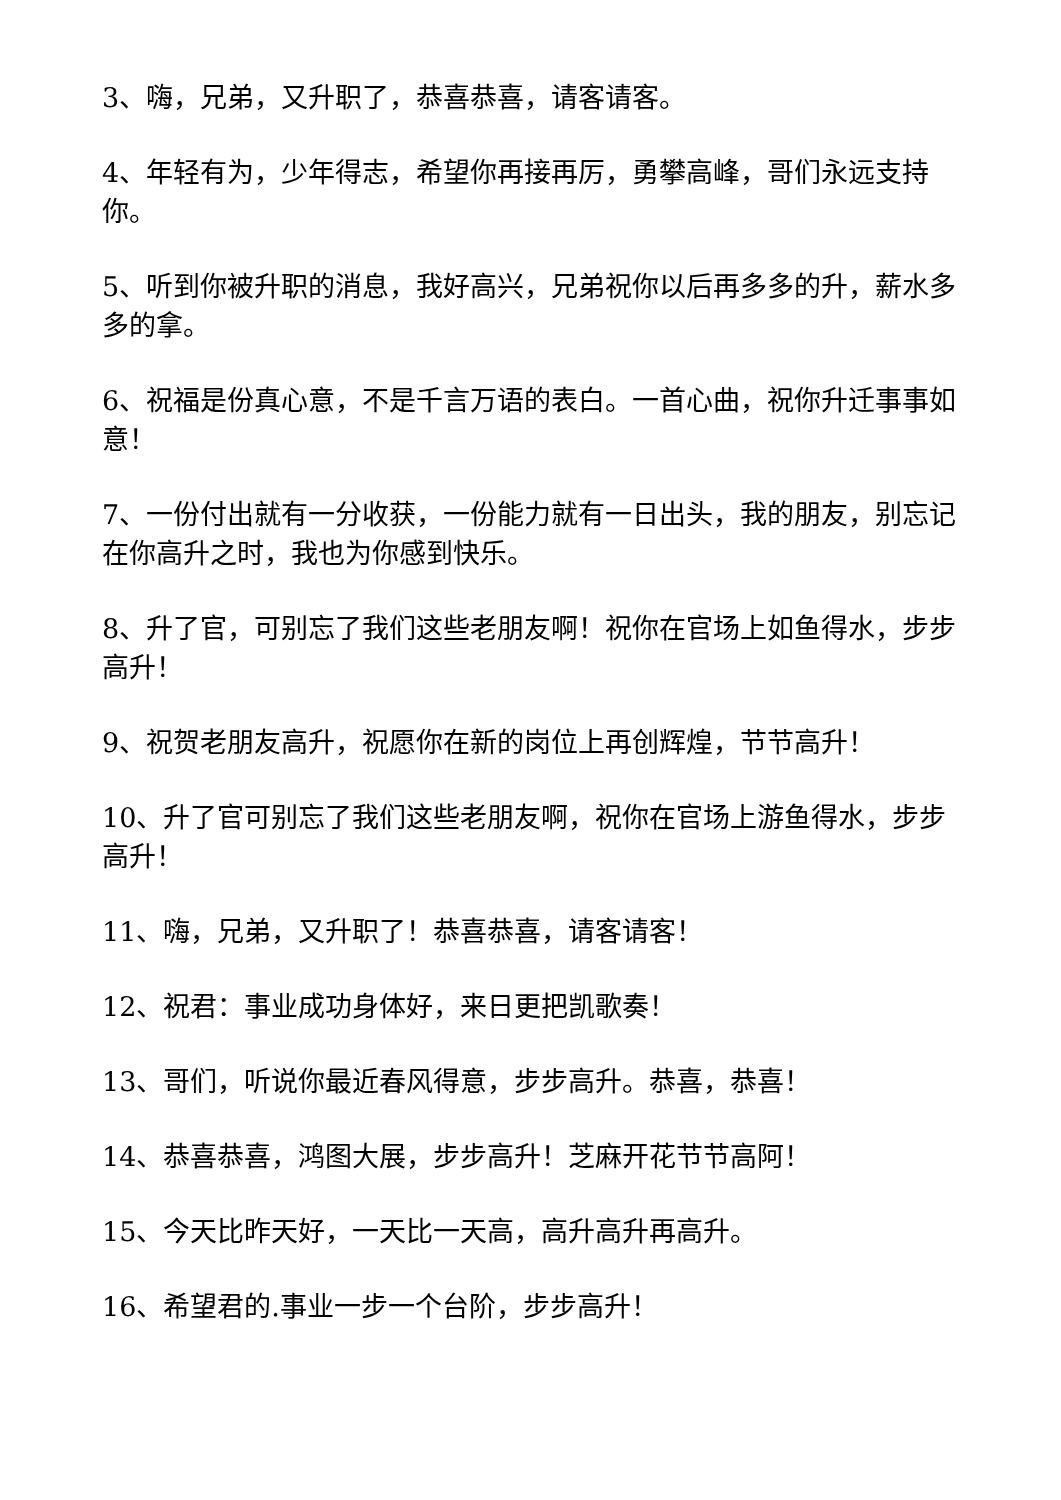3、嗨，兄弟，又升职了，恭喜恭喜，请客请客。
4、年轻有为，少年得志，希望你再接再厉，勇攀高峰，哥们永远支持你。
5、听到你被升职的消息，我好高兴，兄弟祝你以后再多多的升，薪水多多的拿。
6、祝福是份真心意，不是千言万语的表白。一首心曲，祝你升迁事事如意！
7、一份付出就有一分收获，一份能力就有一日出头，我的朋友，别忘记在你高升之时，我也为你感到快乐。
8、升了官，可别忘了我们这些老朋友啊！祝你在官场上如鱼得水，步步高升！
9、祝贺老朋友高升，祝愿你在新的岗位上再创辉煌，节节高升！
10、升了官可别忘了我们这些老朋友啊，祝你在官场上游鱼得水，步步高升！
11、嗨，兄弟，又升职了！恭喜恭喜，请客请客！
12、祝君：事业成功身体好，来日更把凯歌奏！
13、哥们，听说你最近春风得意，步步高升。恭喜，恭喜！
14、恭喜恭喜，鸿图大展，步步高升！芝麻开花节节高阿！
15、今天比昨天好，一天比一天高，高升高升再高升。
16、希望君的.事业一步一个台阶，步步高升！